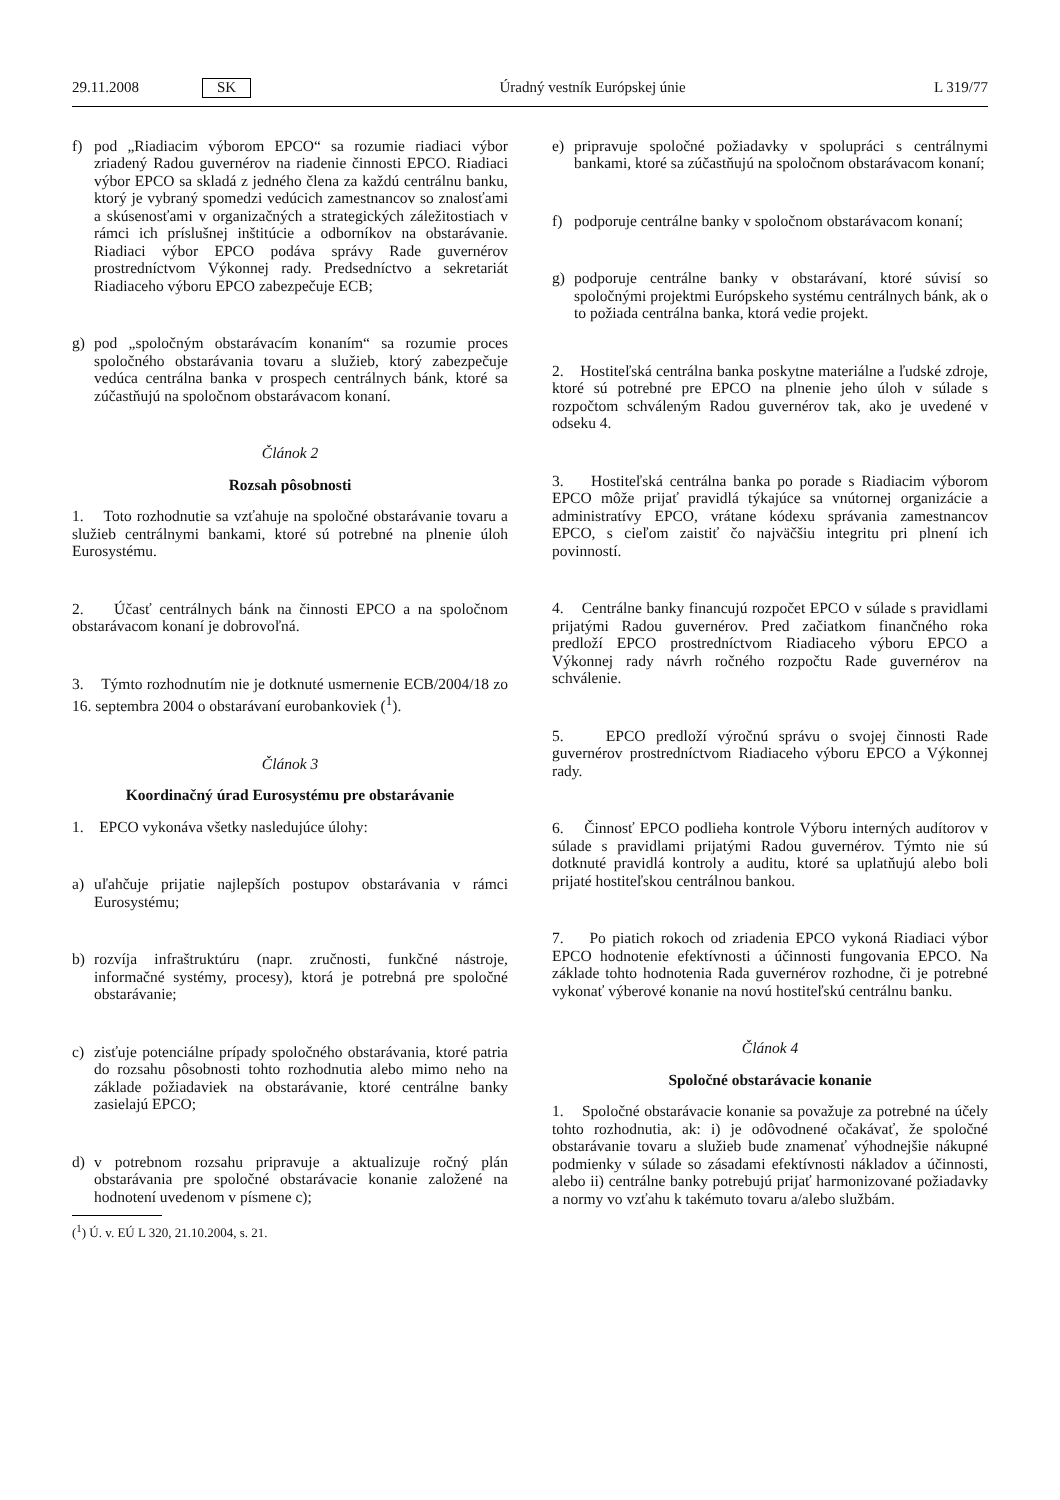29.11.2008 SK Úradný vestník Európskej únie L 319/77
f) pod „Riadiacim výborom EPCO“ sa rozumie riadiaci výbor zriadený Radou guvernérov na riadenie činnosti EPCO. Riadiaci výbor EPCO sa skladá z jedného člena za každú centrálnu banku, ktorý je vybraný spomedzi vedúcich zamestnancov so znalosťami a skúsenosťami v organizačných a strategických záležitostiach v rámci ich príslušnej inštitúcie a odborníkov na obstarávanie. Riadiaci výbor EPCO podáva správy Rade guvernérov prostredníctvom Výkonnej rady. Predsedníctvo a sekretariát Riadiaceho výboru EPCO zabezpečuje ECB;
g) pod „spoločným obstarávacím konaním“ sa rozumie proces spoločného obstarávania tovaru a služieb, ktorý zabezpečuje vedúca centrálna banka v prospech centrálnych bánk, ktoré sa zúčastňujú na spoločnom obstarávacom konaní.
Článok 2
Rozsah pôsobnosti
1. Toto rozhodnutie sa vzťahuje na spoločné obstarávanie tovaru a služieb centrálnymi bankami, ktoré sú potrebné na plnenie úloh Eurosystému.
2. Účasť centrálnych bánk na činnosti EPCO a na spoločnom obstarávacom konaní je dobrovoľná.
3. Týmto rozhodnutím nie je dotknuté usmernenie ECB/2004/18 zo 16. septembra 2004 o obstarávaní eurobankoviek (<sup>1</sup>).
Článok 3
Koordinačný úrad Eurosystému pre obstarávanie
1. EPCO vykonáva všetky nasledujúce úlohy:
a) uľahčuje prijatie najlepších postupov obstarávania v rámci Eurosystému;
b) rozvíja infraštruktúru (napr. zručnosti, funkčné nástroje, informačné systémy, procesy), ktorá je potrebná pre spoločné obstarávanie;
c) zisťuje potenciálne prípady spoločného obstarávania, ktoré patria do rozsahu pôsobnosti tohto rozhodnutia alebo mimo neho na základe požiadaviek na obstarávanie, ktoré centrálne banky zasielajú EPCO;
d) v potrebnom rozsahu pripravuje a aktualizuje ročný plán obstarávania pre spoločné obstarávacie konanie založené na hodnotení uvedenom v písmene c);
(<sup>1</sup>) Ú. v. EÚ L 320, 21.10.2004, s. 21.
e) pripravuje spoločné požiadavky v spolupráci s centrálnymi bankami, ktoré sa zúčastňujú na spoločnom obstarávacom konaní;
f) podporuje centrálne banky v spoločnom obstarávacom konaní;
g) podporuje centrálne banky v obstarávaní, ktoré súvisí so spoločnými projektmi Európskeho systému centrálnych bánk, ak o to požiada centrálna banka, ktorá vedie projekt.
2. Hostiteľská centrálna banka poskytne materiálne a ľudské zdroje, ktoré sú potrebné pre EPCO na plnenie jeho úloh v súlade s rozpočtom schváleným Radou guvernérov tak, ako je uvedené v odseku 4.
3. Hostiteľská centrálna banka po porade s Riadiacim výborom EPCO môže prijať pravidlá týkajúce sa vnútornej organizácie a administratívy EPCO, vrátane kódexu správania zamestnancov EPCO, s cieľom zaistiť čo najväčšiu integritu pri plnení ich povinností.
4. Centrálne banky financujú rozpočet EPCO v súlade s pravidlami prijatými Radou guvernérov. Pred začiatkom finančného roka predloží EPCO prostredníctvom Riadiaceho výboru EPCO a Výkonnej rady návrh ročného rozpočtu Rade guvernérov na schválenie.
5. EPCO predloží výročnú správu o svojej činnosti Rade guvernérov prostredníctvom Riadiaceho výboru EPCO a Výkonnej rady.
6. Činnosť EPCO podlieha kontrole Výboru interných audítorov v súlade s pravidlami prijatými Radou guvernérov. Týmto nie sú dotknuté pravidlá kontroly a auditu, ktoré sa uplatňujú alebo boli prijaté hostiteľskou centrálnou bankou.
7. Po piatich rokoch od zriadenia EPCO vykoná Riadiaci výbor EPCO hodnotenie efektívnosti a účinnosti fungovania EPCO. Na základe tohto hodnotenia Rada guvernérov rozhodne, či je potrebné vykonať výberové konanie na novú hostiteľskú centrálnu banku.
Článok 4
Spoločné obstarávacie konanie
1. Spoločné obstarávacie konanie sa považuje za potrebné na účely tohto rozhodnutia, ak: i) je odôvodnené očakávať, že spoločné obstarávanie tovaru a služieb bude znamenať výhodnejšie nákupné podmienky v súlade so zásadami efektívnosti nákladov a účinnosti, alebo ii) centrálne banky potrebujú prijať harmonizované požiadavky a normy vo vzťahu k takémuto tovaru a/alebo službám.